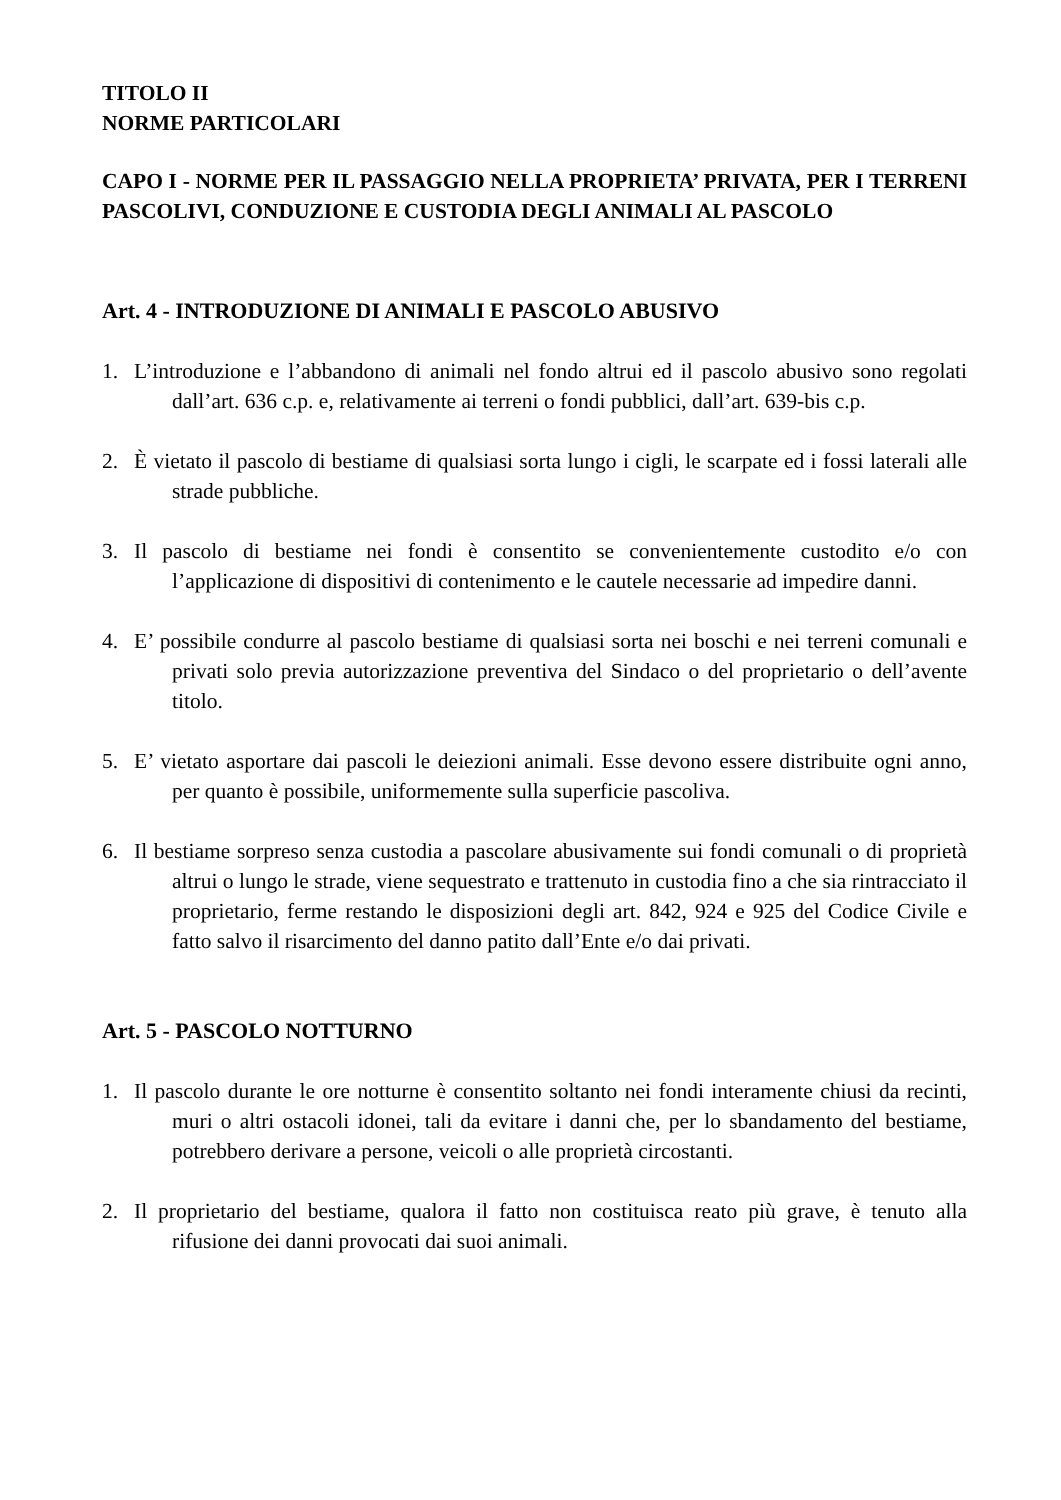TITOLO II
NORME PARTICOLARI
CAPO I - NORME PER IL PASSAGGIO NELLA PROPRIETA’ PRIVATA, PER I TERRENI PASCOLIVI, CONDUZIONE E CUSTODIA DEGLI ANIMALI AL PASCOLO
Art. 4 - INTRODUZIONE DI ANIMALI E PASCOLO ABUSIVO
1. L’introduzione e l’abbandono di animali nel fondo altrui ed il pascolo abusivo sono regolati dall’art. 636 c.p. e, relativamente ai terreni o fondi pubblici, dall’art. 639-bis c.p.
2. È vietato il pascolo di bestiame di qualsiasi sorta lungo i cigli, le scarpate ed i fossi laterali alle strade pubbliche.
3. Il pascolo di bestiame nei fondi è consentito se convenientemente custodito e/o con l’applicazione di dispositivi di contenimento e le cautele necessarie ad impedire danni.
4. E’ possibile condurre al pascolo bestiame di qualsiasi sorta nei boschi e nei terreni comunali e privati solo previa autorizzazione preventiva del Sindaco o del proprietario o dell’avente titolo.
5. E’ vietato asportare dai pascoli le deiezioni animali. Esse devono essere distribuite ogni anno, per quanto è possibile, uniformemente sulla superficie pascoliva.
6. Il bestiame sorpreso senza custodia a pascolare abusivamente sui fondi comunali o di proprietà altrui o lungo le strade, viene sequestrato e trattenuto in custodia fino a che sia rintracciato il proprietario, ferme restando le disposizioni degli art. 842, 924 e 925 del Codice Civile e fatto salvo il risarcimento del danno patito dall’Ente e/o dai privati.
Art. 5 - PASCOLO NOTTURNO
1. Il pascolo durante le ore notturne è consentito soltanto nei fondi interamente chiusi da recinti, muri o altri ostacoli idonei, tali da evitare i danni che, per lo sbandamento del bestiame, potrebbero derivare a persone, veicoli o alle proprietà circostanti.
2. Il proprietario del bestiame, qualora il fatto non costituisca reato più grave, è tenuto alla rifusione dei danni provocati dai suoi animali.